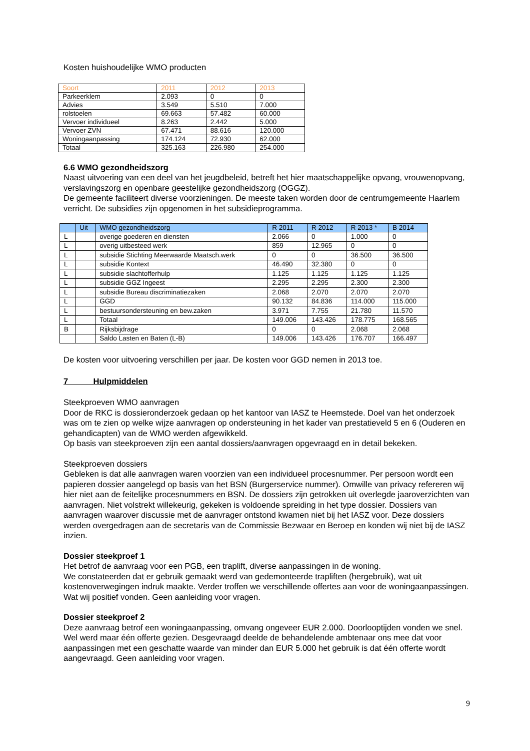Kosten huishoudelijke WMO producten
| Soort | 2011 | 2012 | 2013 |
| --- | --- | --- | --- |
| Parkeerklem | 2.093 | 0 | 0 |
| Advies | 3.549 | 5.510 | 7.000 |
| rolstoelen | 69.663 | 57.482 | 60.000 |
| Vervoer individueel | 8.263 | 2.442 | 5.000 |
| Vervoer ZVN | 67.471 | 88.616 | 120.000 |
| Woningaanpassing | 174.124 | 72.930 | 62.000 |
| Totaal | 325.163 | 226.980 | 254.000 |
6.6 WMO gezondheidszorg
Naast uitvoering van een deel van het jeugdbeleid, betreft het hier maatschappelijke opvang, vrouwenopvang, verslavingszorg en openbare geestelijke gezondheidszorg (OGGZ).
De gemeente faciliteert diverse voorzieningen. De meeste taken worden door de centrumgemeente Haarlem verricht. De subsidies zijn opgenomen in het subsidieprogramma.
| | Uit | WMO gezondheidszorg | R 2011 | R 2012 | R 2013 * | B 2014 |
| --- | --- | --- | --- | --- | --- | --- |
| L | | overige goederen en diensten | 2.066 | 0 | 1.000 | 0 |
| L | | overig uitbesteed werk | 859 | 12.965 | 0 | 0 |
| L | | subsidie Stichting Meerwaarde Maatsch.werk | 0 | 0 | 36.500 | 36.500 |
| L | | subsidie Kontext | 46.490 | 32.380 | 0 | 0 |
| L | | subsidie slachtofferhulp | 1.125 | 1.125 | 1.125 | 1.125 |
| L | | subsidie GGZ Ingeest | 2.295 | 2.295 | 2.300 | 2.300 |
| L | | subsidie Bureau discriminatiezaken | 2.068 | 2.070 | 2.070 | 2.070 |
| L | | GGD | 90.132 | 84.836 | 114.000 | 115.000 |
| L | | bestuursondersteuning en bew.zaken | 3.971 | 7.755 | 21.780 | 11.570 |
| L | | Totaal | 149.006 | 143.426 | 178.775 | 168.565 |
| B | | Rijksbijdrage | 0 | 0 | 2.068 | 2.068 |
| | | Saldo Lasten en Baten (L-B) | 149.006 | 143.426 | 176.707 | 166.497 |
De kosten voor uitvoering verschillen per jaar. De kosten voor GGD nemen in 2013 toe.
7 Hulpmiddelen
Steekproeven WMO aanvragen
Door de RKC is dossieronderzoek gedaan op het kantoor van IASZ te Heemstede. Doel van het onderzoek was om te zien op welke wijze aanvragen op ondersteuning in het kader van prestatieveld 5 en 6 (Ouderen en gehandicapten) van de WMO werden afgewikkeld.
Op basis van steekproeven zijn een aantal dossiers/aanvragen opgevraagd en in detail bekeken.
Steekproeven dossiers
Gebleken is dat alle aanvragen waren voorzien van een individueel procesnummer. Per persoon wordt een papieren dossier aangelegd op basis van het BSN (Burgerservice nummer). Omwille van privacy refereren wij hier niet aan de feitelijke procesnummers en BSN. De dossiers zijn getrokken uit overlegde jaaroverzichten van aanvragen. Niet volstrekt willekeurig, gekeken is voldoende spreiding in het type dossier. Dossiers van aanvragen waarover discussie met de aanvrager ontstond kwamen niet bij het IASZ voor. Deze dossiers werden overgedragen aan de secretaris van de Commissie Bezwaar en Beroep en konden wij niet bij de IASZ inzien.
Dossier steekproef 1
Het betrof de aanvraag voor een PGB, een traplift, diverse aanpassingen in de woning.
We constateerden dat er gebruik gemaakt werd van gedemonteerde trapliften (hergebruik), wat uit kostenoverwegingen indruk maakte. Verder troffen we verschillende offertes aan voor de woningaanpassingen. Wat wij positief vonden. Geen aanleiding voor vragen.
Dossier steekproef 2
Deze aanvraag betrof een woningaanpassing, omvang ongeveer EUR 2.000. Doorlooptijden vonden we snel. Wel werd maar één offerte gezien. Desgevraagd deelde de behandelende ambtenaar ons mee dat voor aanpassingen met een geschatte waarde van minder dan EUR 5.000 het gebruik is dat één offerte wordt aangevraagd. Geen aanleiding voor vragen.
9